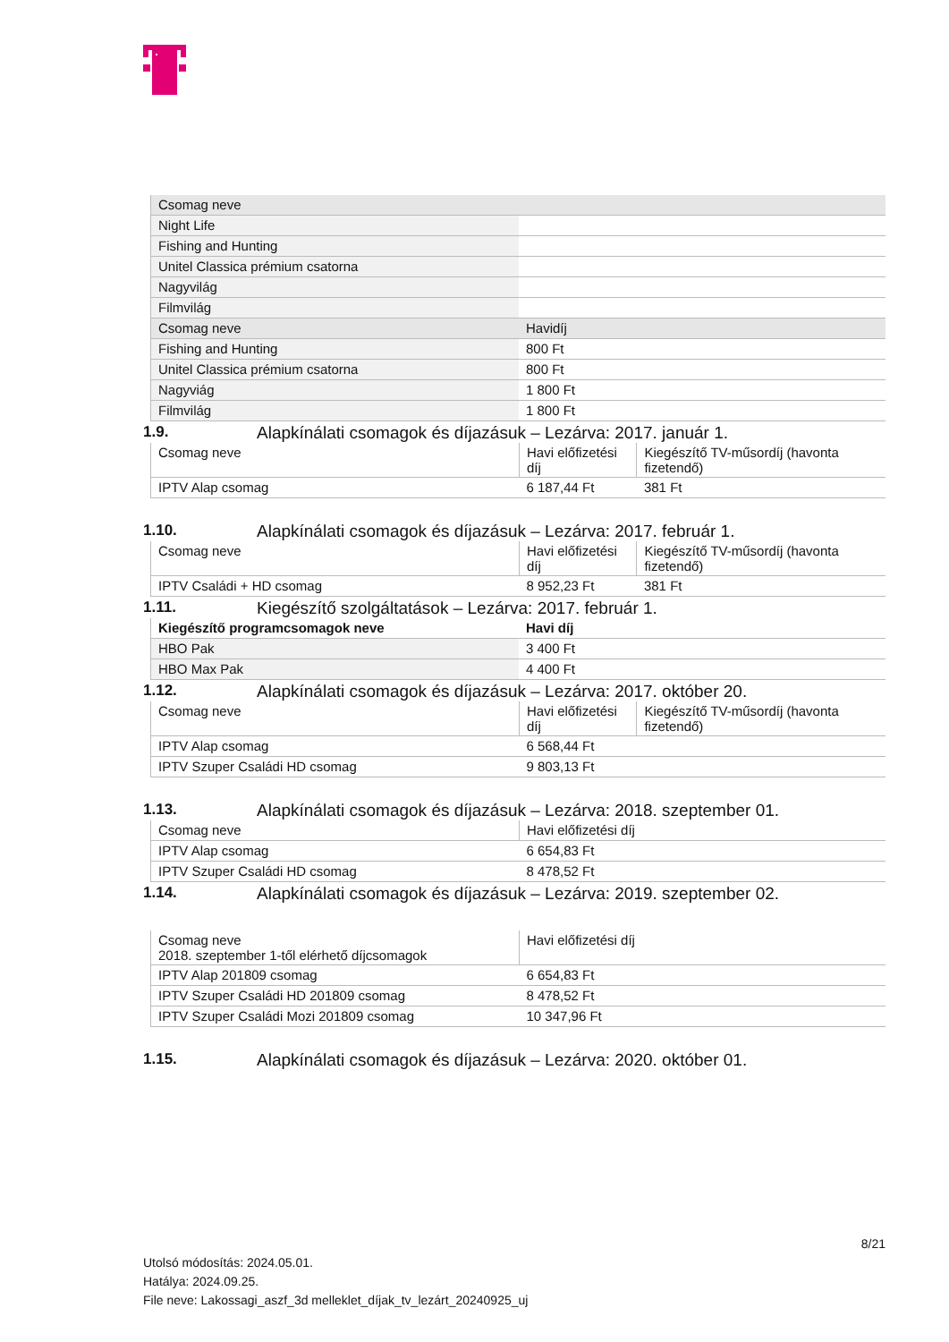| Csomag neve | |
| --- | --- |
| Night Life | |
| Fishing and Hunting | |
| Unitel Classica prémium csatorna | |
| Nagyvilág | |
| Filmvilág | |
| Csomag neve | Havidíj |
| Fishing and Hunting | 800 Ft |
| Unitel Classica prémium csatorna | 800 Ft |
| Nagyviág | 1 800 Ft |
| Filmvilág | 1 800 Ft |
1.9. Alapkínálati csomagok és díjazásuk – Lezárva: 2017. január 1.
| Csomag neve | Havi előfizetési díj | Kiegészítő TV-műsordíj (havonta fizetendő) |
| --- | --- | --- |
| IPTV Alap csomag | 6 187,44 Ft | 381 Ft |
1.10. Alapkínálati csomagok és díjazásuk – Lezárva: 2017. február 1.
| Csomag neve | Havi előfizetési díj | Kiegészítő TV-műsordíj (havonta fizetendő) |
| --- | --- | --- |
| IPTV Családi + HD csomag | 8 952,23 Ft | 381 Ft |
1.11. Kiegészítő szolgáltatások – Lezárva: 2017. február 1.
| Kiegészítő programcsomagok neve | Havi díj |
| --- | --- |
| HBO Pak | 3 400 Ft |
| HBO Max Pak | 4 400 Ft |
1.12. Alapkínálati csomagok és díjazásuk – Lezárva: 2017. október 20.
| Csomag neve | Havi előfizetési díj | Kiegészítő TV-műsordíj (havonta fizetendő) |
| --- | --- | --- |
| IPTV Alap csomag | 6 568,44 Ft | |
| IPTV Szuper Családi HD csomag | 9 803,13 Ft | |
1.13. Alapkínálati csomagok és díjazásuk – Lezárva: 2018. szeptember 01.
| Csomag neve | Havi előfizetési díj |
| --- | --- |
| IPTV Alap csomag | 6 654,83 Ft |
| IPTV Szuper Családi HD csomag | 8 478,52 Ft |
1.14. Alapkínálati csomagok és díjazásuk – Lezárva: 2019. szeptember 02.
| Csomag neve 2018. szeptember 1-től elérhető díjcsomagok | Havi előfizetési díj |
| --- | --- |
| IPTV Alap 201809 csomag | 6 654,83 Ft |
| IPTV Szuper Családi HD 201809 csomag | 8 478,52 Ft |
| IPTV Szuper Családi Mozi 201809 csomag | 10 347,96 Ft |
1.15. Alapkínálati csomagok és díjazásuk – Lezárva: 2020. október 01.
8/21
Utolsó módosítás: 2024.05.01.
Hatálya: 2024.09.25.
File neve: Lakossagi_aszf_3d melleklet_díjak_tv_lezárt_20240925_uj